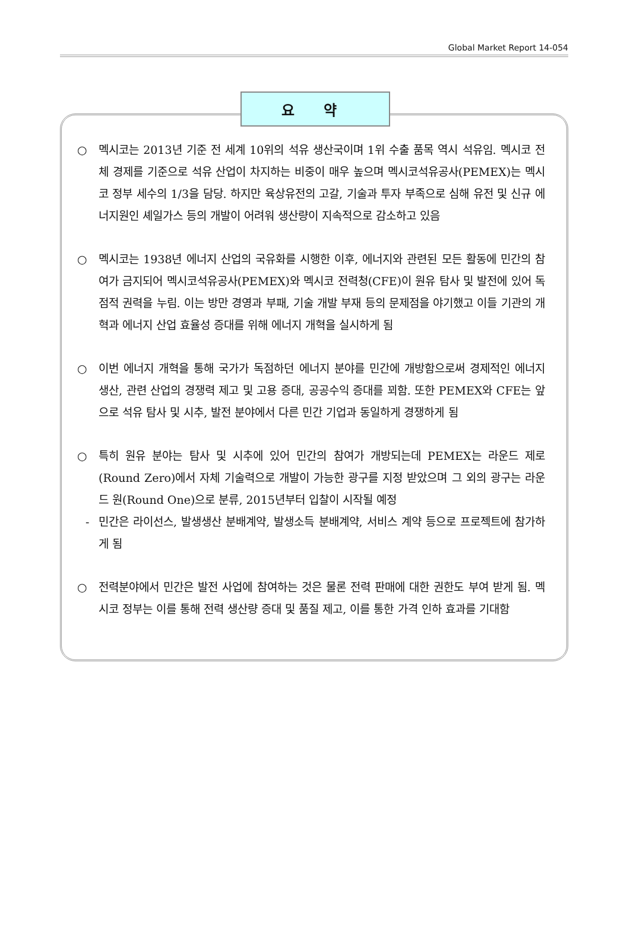Global Market Report 14-054
요 약
○ 멕시코는 2013년 기준 전 세계 10위의 석유 생산국이며 1위 수출 품목 역시 석유임. 멕시코 전체 경제를 기준으로 석유 산업이 차지하는 비중이 매우 높으며 멕시코석유공사(PEMEX)는 멕시코 정부 세수의 1/3을 담당. 하지만 육상유전의 고갈, 기술과 투자 부족으로 심해 유전 및 신규 에너지원인 셰일가스 등의 개발이 어려워 생산량이 지속적으로 감소하고 있음
○ 멕시코는 1938년 에너지 산업의 국유화를 시행한 이후, 에너지와 관련된 모든 활동에 민간의 참여가 금지되어 멕시코석유공사(PEMEX)와 멕시코 전력청(CFE)이 원유 탐사 및 발전에 있어 독점적 권력을 누림. 이는 방만 경영과 부패, 기술 개발 부재 등의 문제점을 야기했고 이들 기관의 개혁과 에너지 산업 효율성 증대를 위해 에너지 개혁을 실시하게 됨
○ 이번 에너지 개혁을 통해 국가가 독점하던 에너지 분야를 민간에 개방함으로써 경제적인 에너지 생산, 관련 산업의 경쟁력 제고 및 고용 증대, 공공수익 증대를 꾀함. 또한 PEMEX와 CFE는 앞으로 석유 탐사 및 시추, 발전 분야에서 다른 민간 기업과 동일하게 경쟁하게 됨
○ 특히 원유 분야는 탐사 및 시추에 있어 민간의 참여가 개방되는데 PEMEX는 라운드 제로(Round Zero)에서 자체 기술력으로 개발이 가능한 광구를 지정 받았으며 그 외의 광구는 라운드 원(Round One)으로 분류, 2015년부터 입찰이 시작될 예정
- 민간은 라이선스, 발생생산 분배계약, 발생소득 분배계약, 서비스 계약 등으로 프로젝트에 참가하게 됨
○ 전력분야에서 민간은 발전 사업에 참여하는 것은 물론 전력 판매에 대한 권한도 부여 받게 됨. 멕시코 정부는 이를 통해 전력 생산량 증대 및 품질 제고, 이를 통한 가격 인하 효과를 기대함